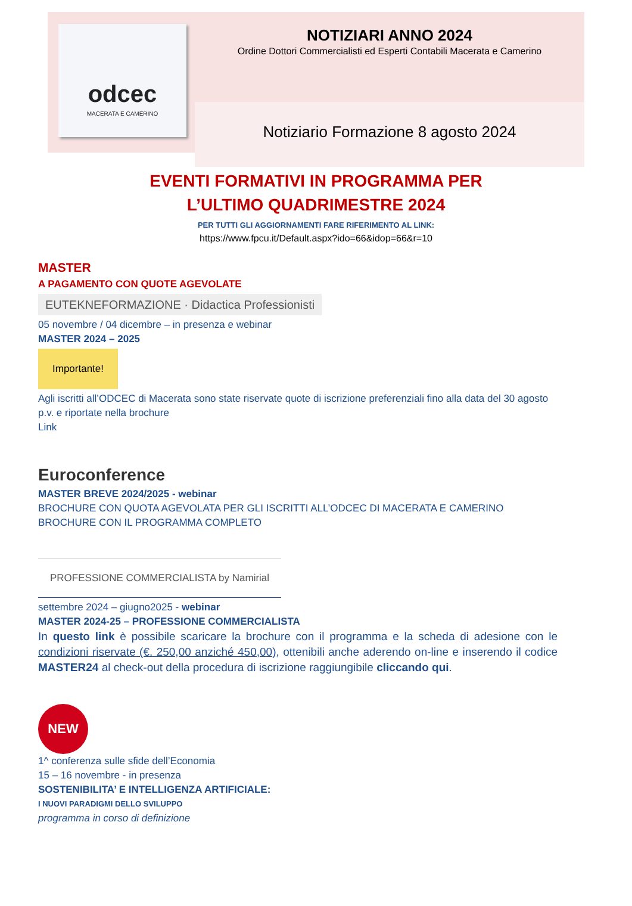odcec
MACERATA E CAMERINO
NOTIZIARI ANNO 2024
Ordine Dottori Commercialisti ed Esperti Contabili Macerata e Camerino
Notiziario Formazione 8 agosto 2024
EVENTI FORMATIVI IN PROGRAMMA PER
L’ULTIMO QUADRIMESTRE 2024
PER TUTTI GLI AGGIORNAMENTI FARE RIFERIMENTO AL LINK:
https://www.fpcu.it/Default.aspx?ido=66&idop=66&r=10
MASTER
A PAGAMENTO CON QUOTE AGEVOLATE
EUTEKNEFORMAZIONE · Didactica Professionisti
05 novembre / 04 dicembre – in presenza e webinar
MASTER 2024 – 2025
Importante!
Agli iscritti all’ODCEC di Macerata sono state riservate quote di iscrizione preferenziali fino alla data del 30 agosto p.v. e riportate nella brochure
Link
Euroconference
MASTER BREVE 2024/2025 - webinar
BROCHURE CON QUOTA AGEVOLATA PER GLI ISCRITTI ALL’ODCEC DI MACERATA E CAMERINO
BROCHURE CON IL PROGRAMMA COMPLETO
PROFESSIONE COMMERCIALISTA by Namirial
settembre 2024 – giugno2025 - webinar
MASTER 2024-25 – PROFESSIONE COMMERCIALISTA
In questo link è possibile scaricare la brochure con il programma e la scheda di adesione con le condizioni riservate (€. 250,00 anziché 450,00), ottenibili anche aderendo on-line e inserendo il codice MASTER24 al check-out della procedura di iscrizione raggiungibile cliccando qui.
NEW
1^ conferenza sulle sfide dell’Economia
15 – 16 novembre - in presenza
SOSTENIBILITA’ E INTELLIGENZA ARTIFICIALE:
I NUOVI PARADIGMI DELLO SVILUPPO
programma in corso di definizione